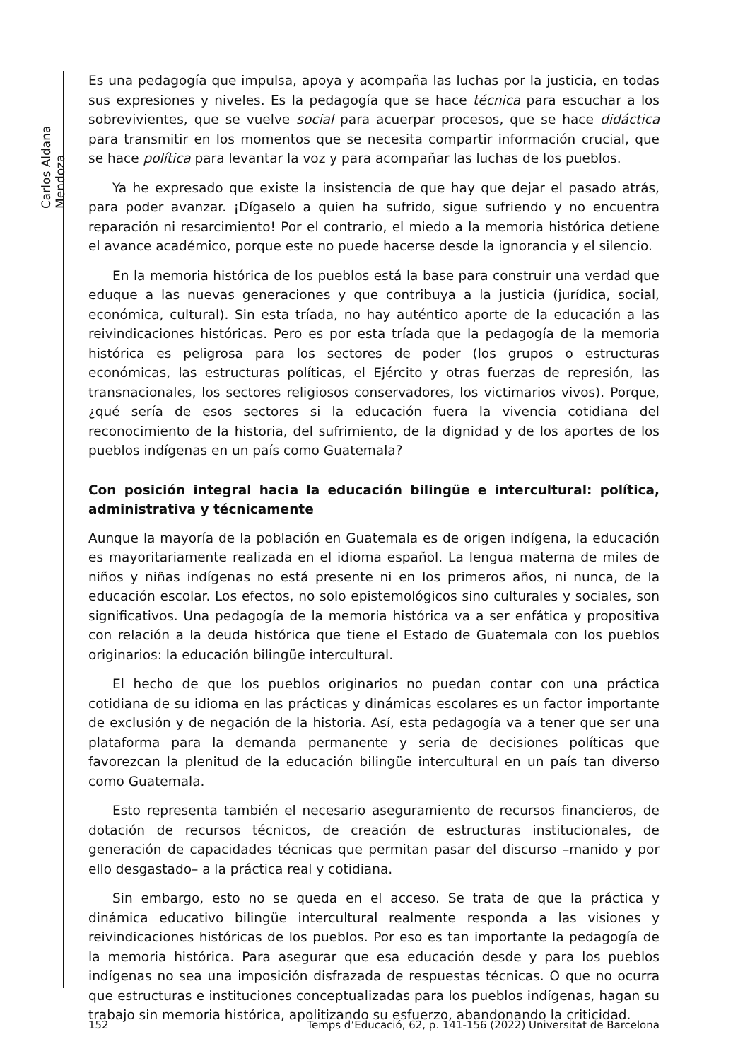Carlos Aldana Mendoza
Es una pedagogía que impulsa, apoya y acompaña las luchas por la justicia, en todas sus expresiones y niveles. Es la pedagogía que se hace técnica para escuchar a los sobrevivientes, que se vuelve social para acuerpar procesos, que se hace didáctica para transmitir en los momentos que se necesita compartir información crucial, que se hace política para levantar la voz y para acompañar las luchas de los pueblos.
Ya he expresado que existe la insistencia de que hay que dejar el pasado atrás, para poder avanzar. ¡Dígaselo a quien ha sufrido, sigue sufriendo y no encuentra reparación ni resarcimiento! Por el contrario, el miedo a la memoria histórica detiene el avance académico, porque este no puede hacerse desde la ignorancia y el silencio.
En la memoria histórica de los pueblos está la base para construir una verdad que eduque a las nuevas generaciones y que contribuya a la justicia (jurídica, social, económica, cultural). Sin esta tríada, no hay auténtico aporte de la educación a las reivindicaciones históricas. Pero es por esta tríada que la pedagogía de la memoria histórica es peligrosa para los sectores de poder (los grupos o estructuras económicas, las estructuras políticas, el Ejército y otras fuerzas de represión, las transnacionales, los sectores religiosos conservadores, los victimarios vivos). Porque, ¿qué sería de esos sectores si la educación fuera la vivencia cotidiana del reconocimiento de la historia, del sufrimiento, de la dignidad y de los aportes de los pueblos indígenas en un país como Guatemala?
Con posición integral hacia la educación bilingüe e intercultural: política, administrativa y técnicamente
Aunque la mayoría de la población en Guatemala es de origen indígena, la educación es mayoritariamente realizada en el idioma español. La lengua materna de miles de niños y niñas indígenas no está presente ni en los primeros años, ni nunca, de la educación escolar. Los efectos, no solo epistemológicos sino culturales y sociales, son significativos. Una pedagogía de la memoria histórica va a ser enfática y propositiva con relación a la deuda histórica que tiene el Estado de Guatemala con los pueblos originarios: la educación bilingüe intercultural.
El hecho de que los pueblos originarios no puedan contar con una práctica cotidiana de su idioma en las prácticas y dinámicas escolares es un factor importante de exclusión y de negación de la historia. Así, esta pedagogía va a tener que ser una plataforma para la demanda permanente y seria de decisiones políticas que favorezcan la plenitud de la educación bilingüe intercultural en un país tan diverso como Guatemala.
Esto representa también el necesario aseguramiento de recursos financieros, de dotación de recursos técnicos, de creación de estructuras institucionales, de generación de capacidades técnicas que permitan pasar del discurso –manido y por ello desgastado– a la práctica real y cotidiana.
Sin embargo, esto no se queda en el acceso. Se trata de que la práctica y dinámica educativo bilingüe intercultural realmente responda a las visiones y reivindicaciones históricas de los pueblos. Por eso es tan importante la pedagogía de la memoria histórica. Para asegurar que esa educación desde y para los pueblos indígenas no sea una imposición disfrazada de respuestas técnicas. O que no ocurra que estructuras e instituciones conceptualizadas para los pueblos indígenas, hagan su trabajo sin memoria histórica, apolitizando su esfuerzo, abandonando la criticidad.
152 Temps d’Educació, 62, p. 141-156 (2022) Universitat de Barcelona